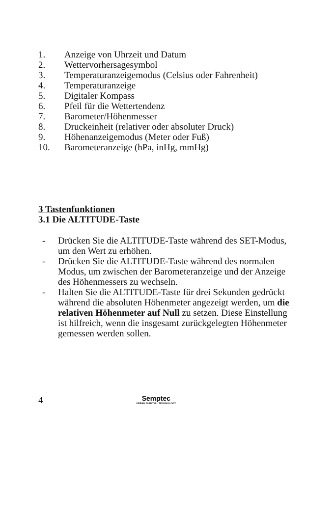1. Anzeige von Uhrzeit und Datum
2. Wettervorhersagesymbol
3. Temperaturanzeigemodus (Celsius oder Fahrenheit)
4. Temperaturanzeige
5. Digitaler Kompass
6. Pfeil für die Wettertendenz
7. Barometer/Höhenmesser
8. Druckeinheit (relativer oder absoluter Druck)
9. Höhenanzeigemodus (Meter oder Fuß)
10. Barometeranzeige (hPa, inHg, mmHg)
3 Tastenfunktionen
3.1 Die ALTITUDE-Taste
- Drücken Sie die ALTITUDE-Taste während des SET-Modus, um den Wert zu erhöhen.
- Drücken Sie die ALTITUDE-Taste während des normalen Modus, um zwischen der Barometeranzeige und der Anzeige des Höhenmessers zu wechseln.
- Halten Sie die ALTITUDE-Taste für drei Sekunden gedrückt während die absoluten Höhenmeter angezeigt werden, um die relativen Höhenmeter auf Null zu setzen. Diese Einstellung ist hilfreich, wenn die insgesamt zurückgelegten Höhenmeter gemessen werden sollen.
4
Semptec
URBAN SURVIVAL TECHNOLOGY